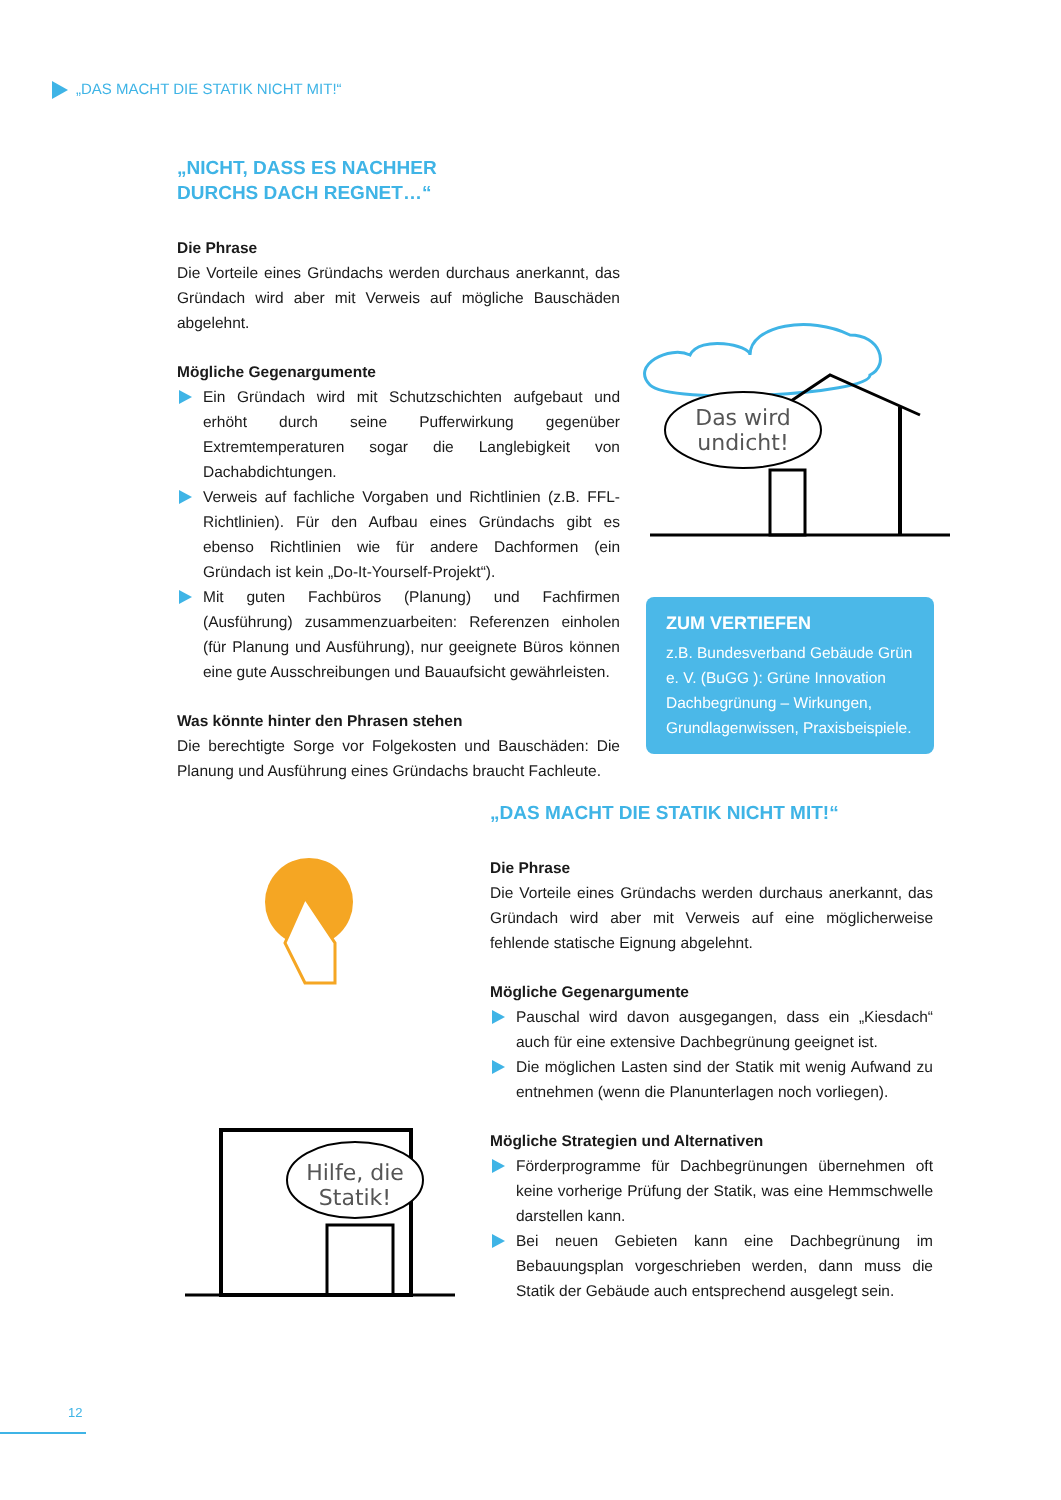„DAS MACHT DIE STATIK NICHT MIT!“
„NICHT, DASS ES NACHHER
DURCHS DACH REGNET…“
Die Phrase
Die Vorteile eines Gründachs werden durchaus anerkannt, das Gründach wird aber mit Verweis auf mögliche Bauschäden abgelehnt.
Mögliche Gegenargumente
Ein Gründach wird mit Schutzschichten aufgebaut und erhöht durch seine Pufferwirkung gegenüber Extremtemperaturen sogar die Langlebigkeit von Dachabdichtungen.
Verweis auf fachliche Vorgaben und Richtlinien (z.B. FFL-Richtlinien). Für den Aufbau eines Gründachs gibt es ebenso Richtlinien wie für andere Dachformen (ein Gründach ist kein „Do-It-Yourself-Projekt“).
Mit guten Fachbüros (Planung) und Fachfirmen (Ausführung) zusammenzuarbeiten: Referenzen einholen (für Planung und Ausführung), nur geeignete Büros können eine gute Ausschreibungen und Bauaufsicht gewährleisten.
Was könnte hinter den Phrasen stehen
Die berechtigte Sorge vor Folgekosten und Bauschäden: Die Planung und Ausführung eines Gründachs braucht Fachleute.
Das wird
undicht!
ZUM VERTIEFEN
z.B. Bundesverband Gebäude Grün e. V. (BuGG ): Grüne Innovation Dachbegrünung – Wirkungen, Grundlagenwissen, Praxisbeispiele.
„DAS MACHT DIE STATIK NICHT MIT!“
Die Phrase
Die Vorteile eines Gründachs werden durchaus anerkannt, das Gründach wird aber mit Verweis auf eine möglicherweise fehlende statische Eignung abgelehnt.
Mögliche Gegenargumente
Pauschal wird davon ausgegangen, dass ein „Kiesdach“ auch für eine extensive Dachbegrünung geeignet ist.
Die möglichen Lasten sind der Statik mit wenig Aufwand zu entnehmen (wenn die Planunterlagen noch vorliegen).
Mögliche Strategien und Alternativen
Förderprogramme für Dachbegrünungen übernehmen oft keine vorherige Prüfung der Statik, was eine Hemmschwelle darstellen kann.
Bei neuen Gebieten kann eine Dachbegrünung im Bebauungsplan vorgeschrieben werden, dann muss die Statik der Gebäude auch entsprechend ausgelegt sein.
Hilfe, die
Statik!
12